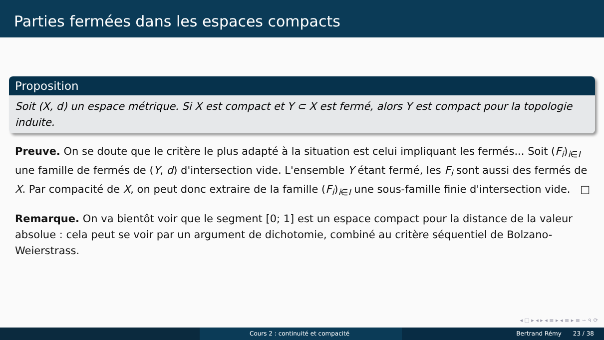Parties fermées dans les espaces compacts
Proposition
Soit (X, d) un espace métrique. Si X est compact et Y ⊂ X est fermé, alors Y est compact pour la topologie induite.
Preuve. On se doute que le critère le plus adapté à la situation est celui impliquant les fermés... Soit (F<sub>i</sub>)<sub>i∈I</sub> une famille de fermés de (Y, d) d'intersection vide. L'ensemble Y étant fermé, les F<sub>i</sub> sont aussi des fermés de X. Par compacité de X, on peut donc extraire de la famille (F<sub>i</sub>)<sub>i∈I</sub> une sous-famille finie d'intersection vide. □
Remarque. On va bientôt voir que le segment [0; 1] est un espace compact pour la distance de la valeur absolue : cela peut se voir par un argument de dichotomie, combiné au critère séquentiel de Bolzano-Weierstrass.
◂ □ ▸ ◂ ▸ ◂ ≡ ▸ ◂ ≡ ▸ ≡ ∽ ৭ ⟳
Cours 2 : continuité et compacité Bertrand Rémy 23 / 38